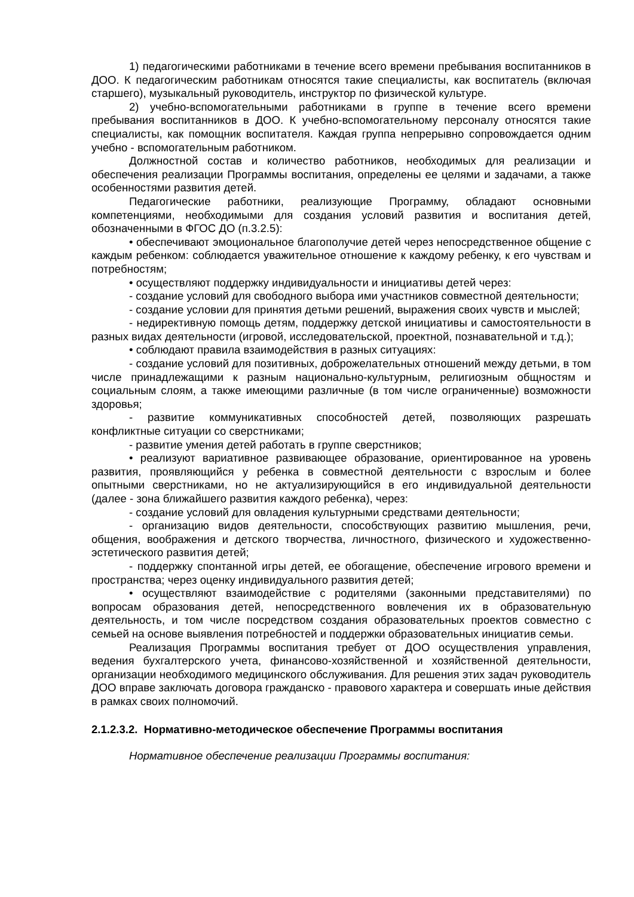1) педагогическими работниками в течение всего времени пребывания воспитанников в ДОО. К педагогическим работникам относятся такие специалисты, как воспитатель (включая старшего), музыкальный руководитель, инструктор по физической культуре.
2) учебно-вспомогательными работниками в группе в течение всего времени пребывания воспитанников в ДОО. К учебно-вспомогательному персоналу относятся такие специалисты, как помощник воспитателя. Каждая группа непрерывно сопровождается одним учебно - вспомогательным работником.
Должностной состав и количество работников, необходимых для реализации и обеспечения реализации Программы воспитания, определены ее целями и задачами, а также особенностями развития детей.
Педагогические работники, реализующие Программу, обладают основными компетенциями, необходимыми для создания условий развития и воспитания детей, обозначенными в ФГОС ДО (п.3.2.5):
• обеспечивают эмоциональное благополучие детей через непосредственное общение с каждым ребенком: соблюдается уважительное отношение к каждому ребенку, к его чувствам и потребностям;
• осуществляют поддержку индивидуальности и инициативы детей через:
- создание условий для свободного выбора ими участников совместной деятельности;
- создание условии для принятия детьми решений, выражения своих чувств и мыслей;
- недирективную помощь детям, поддержку детской инициативы и самостоятельности в разных видах деятельности (игровой, исследовательской, проектной, познавательной и т.д.);
• соблюдают правила взаимодействия в разных ситуациях:
- создание условий для позитивных, доброжелательных отношений между детьми, в том числе принадлежащими к разным национально-культурным, религиозным общностям и социальным слоям, а также имеющими различные (в том числе ограниченные) возможности здоровья;
- развитие коммуникативных способностей детей, позволяющих разрешать конфликтные ситуации со сверстниками;
- развитие умения детей работать в группе сверстников;
• реализуют вариативное развивающее образование, ориентированное на уровень развития, проявляющийся у ребенка в совместной деятельности с взрослым и более опытными сверстниками, но не актуализирующийся в его индивидуальной деятельности (далее - зона ближайшего развития каждого ребенка), через:
- создание условий для овладения культурными средствами деятельности;
- организацию видов деятельности, способствующих развитию мышления, речи, общения, воображения и детского творчества, личностного, физического и художественно-эстетического развития детей;
- поддержку спонтанной игры детей, ее обогащение, обеспечение игрового времени и пространства; через оценку индивидуального развития детей;
• осуществляют взаимодействие с родителями (законными представителями) по вопросам образования детей, непосредственного вовлечения их в образовательную деятельность, и том числе посредством создания образовательных проектов совместно с семьей на основе выявления потребностей и поддержки образовательных инициатив семьи.
Реализация Программы воспитания требует от ДОО осуществления управления, ведения бухгалтерского учета, финансово-хозяйственной и хозяйственной деятельности, организации необходимого медицинского обслуживания. Для решения этих задач руководитель ДОО вправе заключать договора гражданско - правового характера и совершать иные действия в рамках своих полномочий.
2.1.2.3.2. Нормативно-методическое обеспечение Программы воспитания
Нормативное обеспечение реализации Программы воспитания: